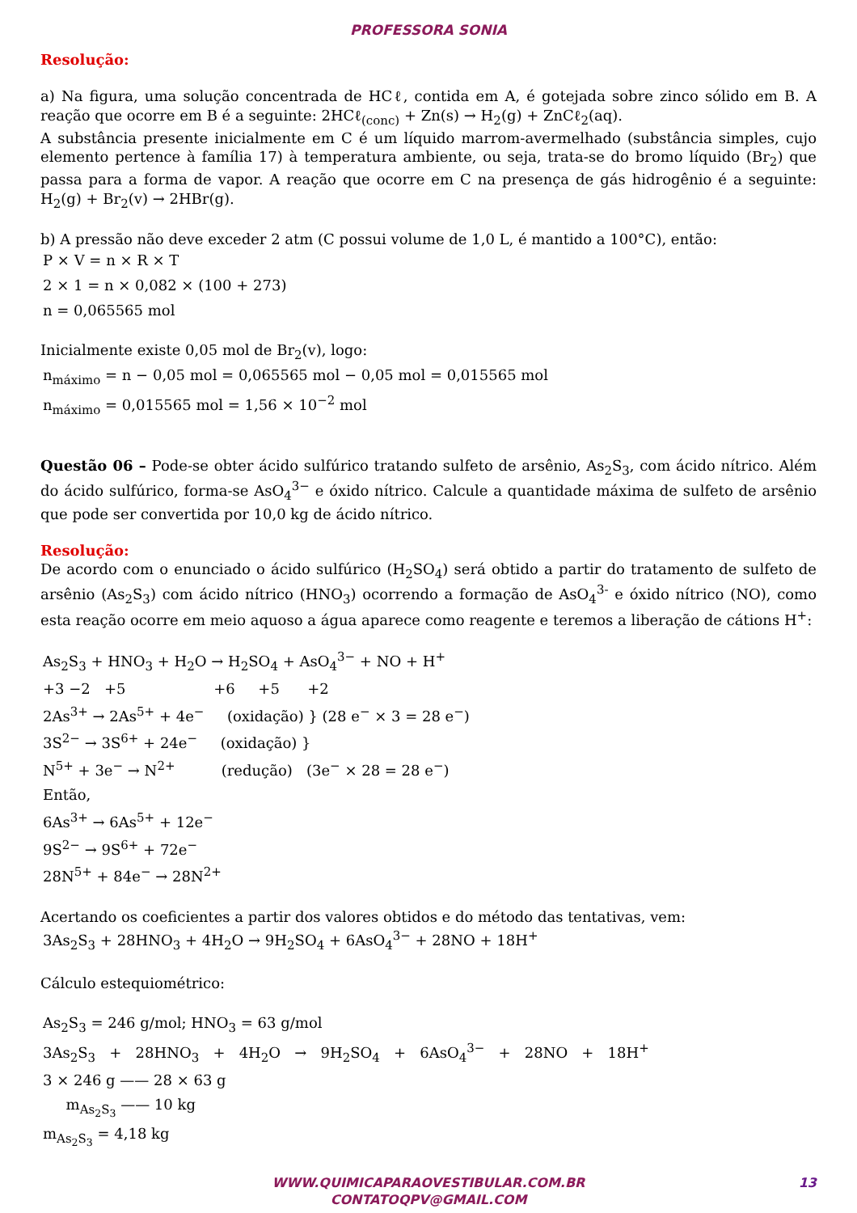PROFESSORA SONIA
Resolução:
a) Na figura, uma solução concentrada de HCℓ, contida em A, é gotejada sobre zinco sólido em B. A reação que ocorre em B é a seguinte: 2HCℓ<sub>(conc)</sub> + Zn(s) → H<sub>2</sub>(g) + ZnCℓ<sub>2</sub>(aq).
A substância presente inicialmente em C é um líquido marrom-avermelhado (substância simples, cujo elemento pertence à família 17) à temperatura ambiente, ou seja, trata-se do bromo líquido (Br<sub>2</sub>) que passa para a forma de vapor. A reação que ocorre em C na presença de gás hidrogênio é a seguinte: H<sub>2</sub>(g) + Br<sub>2</sub>(v) → 2HBr(g).
b) A pressão não deve exceder 2 atm (C possui volume de 1,0 L, é mantido a 100°C), então:
P × V = n × R × T
2 × 1 = n × 0,082 × (100 + 273)
n = 0,065565 mol
Inicialmente existe 0,05 mol de Br<sub>2</sub>(v), logo:
n<sub>máximo</sub> = n − 0,05 mol = 0,065565 mol − 0,05 mol = 0,015565 mol
n<sub>máximo</sub> = 0,015565 mol = 1,56 × 10<sup>−2</sup> mol
Questão 06 – Pode-se obter ácido sulfúrico tratando sulfeto de arsênio, As<sub>2</sub>S<sub>3</sub>, com ácido nítrico. Além do ácido sulfúrico, forma-se AsO<sub>4</sub><sup>3−</sup> e óxido nítrico. Calcule a quantidade máxima de sulfeto de arsênio que pode ser convertida por 10,0 kg de ácido nítrico.
Resolução:
De acordo com o enunciado o ácido sulfúrico (H<sub>2</sub>SO<sub>4</sub>) será obtido a partir do tratamento de sulfeto de arsênio (As<sub>2</sub>S<sub>3</sub>) com ácido nítrico (HNO<sub>3</sub>) ocorrendo a formação de AsO<sub>4</sub><sup>3-</sup> e óxido nítrico (NO), como esta reação ocorre em meio aquoso a água aparece como reagente e teremos a liberação de cátions H<sup>+</sup>:
As<sub>2</sub>S<sub>3</sub> + HNO<sub>3</sub> + H<sub>2</sub>O → H<sub>2</sub>SO<sub>4</sub> + AsO<sub>4</sub><sup>3−</sup> + NO + H<sup>+</sup>
+3 −2 +5 +6 +5 +2
2As<sup>3+</sup> → 2As<sup>5+</sup> + 4e<sup>−</sup> (oxidação) } (28 e<sup>−</sup> × 3 = 28 e<sup>−</sup>)
3S<sup>2−</sup> → 3S<sup>6+</sup> + 24e<sup>−</sup> (oxidação) }
N<sup>5+</sup> + 3e<sup>−</sup> → N<sup>2+</sup> (redução) (3e<sup>−</sup> × 28 = 28 e<sup>−</sup>)
Então,
6As<sup>3+</sup> → 6As<sup>5+</sup> + 12e<sup>−</sup>
9S<sup>2−</sup> → 9S<sup>6+</sup> + 72e<sup>−</sup>
28N<sup>5+</sup> + 84e<sup>−</sup> → 28N<sup>2+</sup>
Acertando os coeficientes a partir dos valores obtidos e do método das tentativas, vem:
3As<sub>2</sub>S<sub>3</sub> + 28HNO<sub>3</sub> + 4H<sub>2</sub>O → 9H<sub>2</sub>SO<sub>4</sub> + 6AsO<sub>4</sub><sup>3−</sup> + 28NO + 18H<sup>+</sup>
Cálculo estequiométrico:
As<sub>2</sub>S<sub>3</sub> = 246 g/mol; HNO<sub>3</sub> = 63 g/mol
3As<sub>2</sub>S<sub>3</sub> + 28HNO<sub>3</sub> + 4H<sub>2</sub>O → 9H<sub>2</sub>SO<sub>4</sub> + 6AsO<sub>4</sub><sup>3−</sup> + 28NO + 18H<sup>+</sup>
3 × 246 g —— 28 × 63 g
m<sub>As<sub>2</sub>S<sub>3</sub></sub> —— 10 kg
m<sub>As<sub>2</sub>S<sub>3</sub></sub> = 4,18 kg
WWW.QUIMICAPARAOVESTIBULAR.COM.BR
CONTATOQPV@GMAIL.COM
13